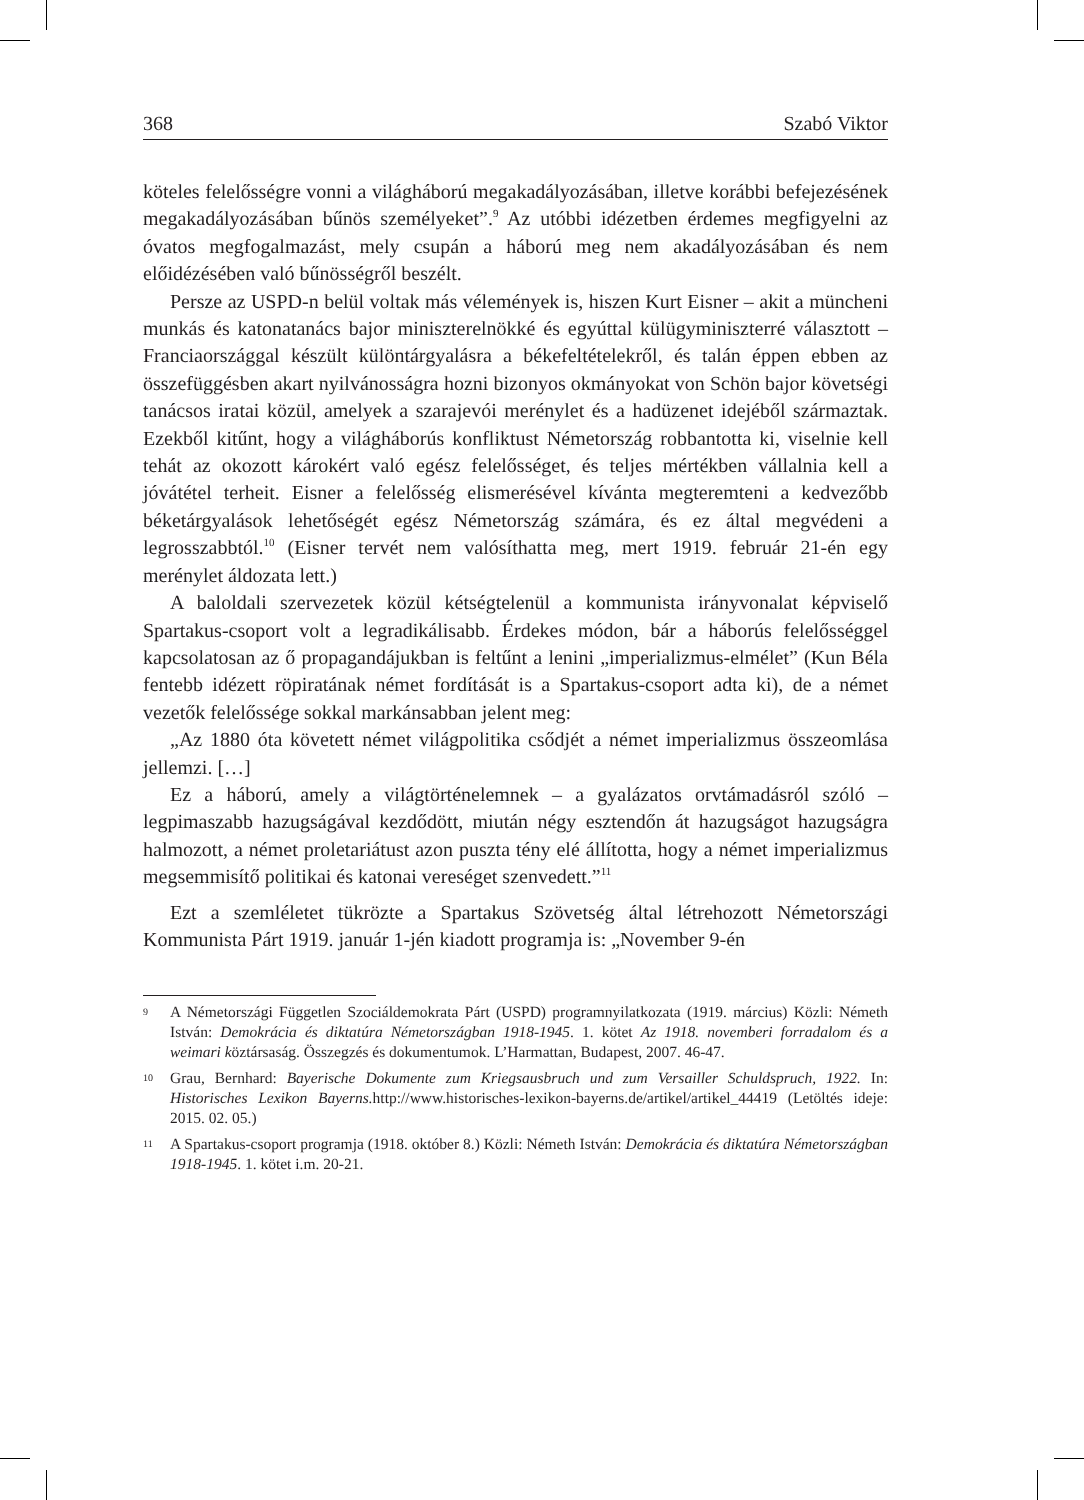368 Szabó Viktor
köteles felelősségre vonni a világháború megakadályozásában, illetve korábbi befejezésének megakadályozásában bűnös személyeket”.<sup>9</sup> Az utóbbi idézetben érdemes megfigyelni az óvatos megfogalmazást, mely csupán a háború meg nem akadályozásában és nem előidézésében való bűnösségről beszélt.
Persze az USPD-n belül voltak más vélemények is, hiszen Kurt Eisner – akit a müncheni munkás és katonatanács bajor miniszterelnökké és egyúttal külügyminiszterré választott – Franciaországgal készült különtárgyalásra a békefeltételekről, és talán éppen ebben az összefüggésben akart nyilvánosságra hozni bizonyos okmányokat von Schön bajor követségi tanácsos iratai közül, amelyek a szarajevói merénylet és a hadüzenet idejéből származtak. Ezekből kitűnt, hogy a világháborús konfliktust Németország robbantotta ki, viselnie kell tehát az okozott károkért való egész felelősséget, és teljes mértékben vállalnia kell a jóvátétel terheit. Eisner a felelősség elismerésével kívánta megteremteni a kedvezőbb béketárgyalások lehetőségét egész Németország számára, és ez által megvédeni a legrosszabbtól.<sup>10</sup> (Eisner tervét nem valósíthatta meg, mert 1919. február 21-én egy merénylet áldozata lett.)
A baloldali szervezetek közül kétségtelenül a kommunista irányvonalat képviselő Spartakus-csoport volt a legradikálisabb. Érdekes módon, bár a háborús felelősséggel kapcsolatosan az ő propagandájukban is feltűnt a lenini „imperializmus-elmélet” (Kun Béla fentebb idézett röpiratának német fordítását is a Spartakus-csoport adta ki), de a német vezetők felelőssége sokkal markánsabban jelent meg:
„Az 1880 óta követett német világpolitika csődjét a német imperializmus összeomlása jellemzi. […]
Ez a háború, amely a világtörténelemnek – a gyalázatos orvtámadásról szóló – legpimaszabb hazugságával kezdődött, miután négy esztendőn át hazugságot hazugságra halmozott, a német proletariátust azon puszta tény elé állította, hogy a német imperializmus megsemmisítő politikai és katonai vereséget szenvedett.”<sup>11</sup>
Ezt a szemléletet tükrözte a Spartakus Szövetség által létrehozott Németországi Kommunista Párt 1919. január 1-jén kiadott programja is: „November 9-én
9 A Németországi Független Szociáldemokrata Párt (USPD) programnyilatkozata (1919. március) Közli: Németh István: Demokrácia és diktatúra Németországban 1918-1945. 1. kötet Az 1918. novemberi forradalom és a weimari köztársaság. Összegzés és dokumentumok. L’Harmattan, Budapest, 2007. 46-47.
10 Grau, Bernhard: Bayerische Dokumente zum Kriegsausbruch und zum Versailler Schuldspruch, 1922. In: Historisches Lexikon Bayerns. http://www.historisches-lexikon-bayerns.de/artikel/artikel_44419 (Letöltés ideje: 2015. 02. 05.)
11 A Spartakus-csoport programja (1918. október 8.) Közli: Németh István: Demokrácia és diktatúra Németországban 1918-1945. 1. kötet i.m. 20-21.